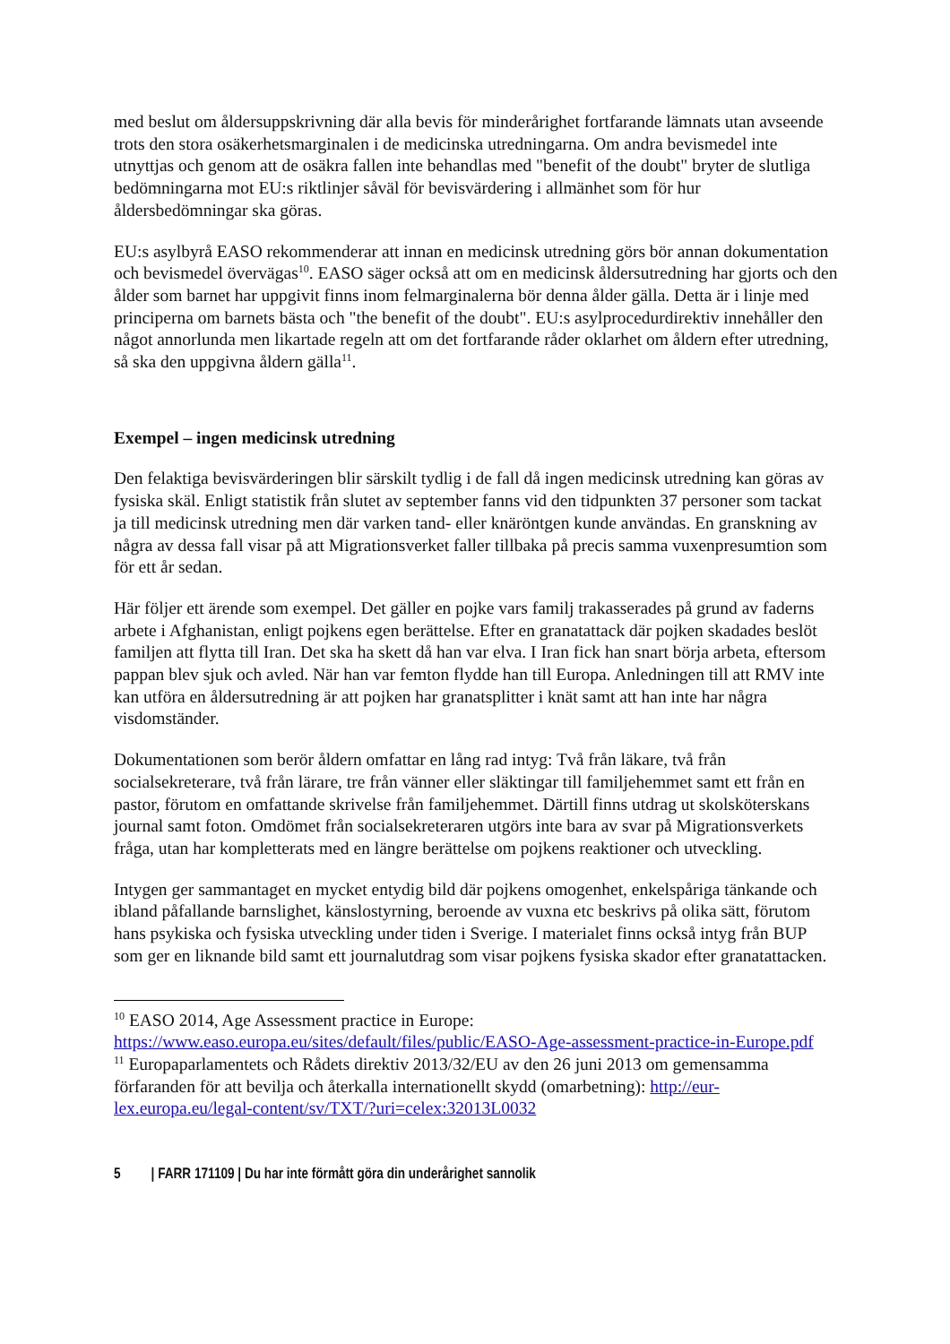med beslut om åldersuppskrivning där alla bevis för minderårighet fortfarande lämnats utan avseende trots den stora osäkerhetsmarginalen i de medicinska utredningarna. Om andra bevismedel inte utnyttjas och genom att de osäkra fallen inte behandlas med "benefit of the doubt" bryter de slutliga bedömningarna mot EU:s riktlinjer såväl för bevisvärdering i allmänhet som för hur åldersbedömningar ska göras.
EU:s asylbyrå EASO rekommenderar att innan en medicinsk utredning görs bör annan dokumentation och bevismedel övervägas<sup>10</sup>. EASO säger också att om en medicinsk åldersutredning har gjorts och den ålder som barnet har uppgivit finns inom felmarginalerna bör denna ålder gälla. Detta är i linje med principerna om barnets bästa och "the benefit of the doubt". EU:s asylprocedurdirektiv innehåller den något annorlunda men likartade regeln att om det fortfarande råder oklarhet om åldern efter utredning, så ska den uppgivna åldern gälla<sup>11</sup>.
Exempel – ingen medicinsk utredning
Den felaktiga bevisvärderingen blir särskilt tydlig i de fall då ingen medicinsk utredning kan göras av fysiska skäl. Enligt statistik från slutet av september fanns vid den tidpunkten 37 personer som tackat ja till medicinsk utredning men där varken tand- eller knäröntgen kunde användas. En granskning av några av dessa fall visar på att Migrationsverket faller tillbaka på precis samma vuxenpresumtion som för ett år sedan.
Här följer ett ärende som exempel. Det gäller en pojke vars familj trakasserades på grund av faderns arbete i Afghanistan, enligt pojkens egen berättelse. Efter en granatattack där pojken skadades beslöt familjen att flytta till Iran. Det ska ha skett då han var elva. I Iran fick han snart börja arbeta, eftersom pappan blev sjuk och avled. När han var femton flydde han till Europa. Anledningen till att RMV inte kan utföra en åldersutredning är att pojken har granatsplitter i knät samt att han inte har några visdomständer.
Dokumentationen som berör åldern omfattar en lång rad intyg: Två från läkare, två från socialsekreterare, två från lärare, tre från vänner eller släktingar till familjehemmet samt ett från en pastor, förutom en omfattande skrivelse från familjehemmet. Därtill finns utdrag ut skolsköterskans journal samt foton. Omdömet från socialsekreteraren utgörs inte bara av svar på Migrationsverkets fråga, utan har kompletterats med en längre berättelse om pojkens reaktioner och utveckling.
Intygen ger sammantaget en mycket entydig bild där pojkens omogenhet, enkelspåriga tänkande och ibland påfallande barnslighet, känslostyrning, beroende av vuxna etc beskrivs på olika sätt, förutom hans psykiska och fysiska utveckling under tiden i Sverige. I materialet finns också intyg från BUP som ger en liknande bild samt ett journalutdrag som visar pojkens fysiska skador efter granatattacken.
<sup>10</sup> EASO 2014, Age Assessment practice in Europe: https://www.easo.europa.eu/sites/default/files/public/EASO-Age-assessment-practice-in-Europe.pdf
<sup>11</sup> Europaparlamentets och Rådets direktiv 2013/32/EU av den 26 juni 2013 om gemensamma förfaranden för att bevilja och återkalla internationellt skydd (omarbetning): http://eur-lex.europa.eu/legal-content/sv/TXT/?uri=celex:32013L0032
5 | FARR 171109 | Du har inte förmått göra din underårighet sannolik